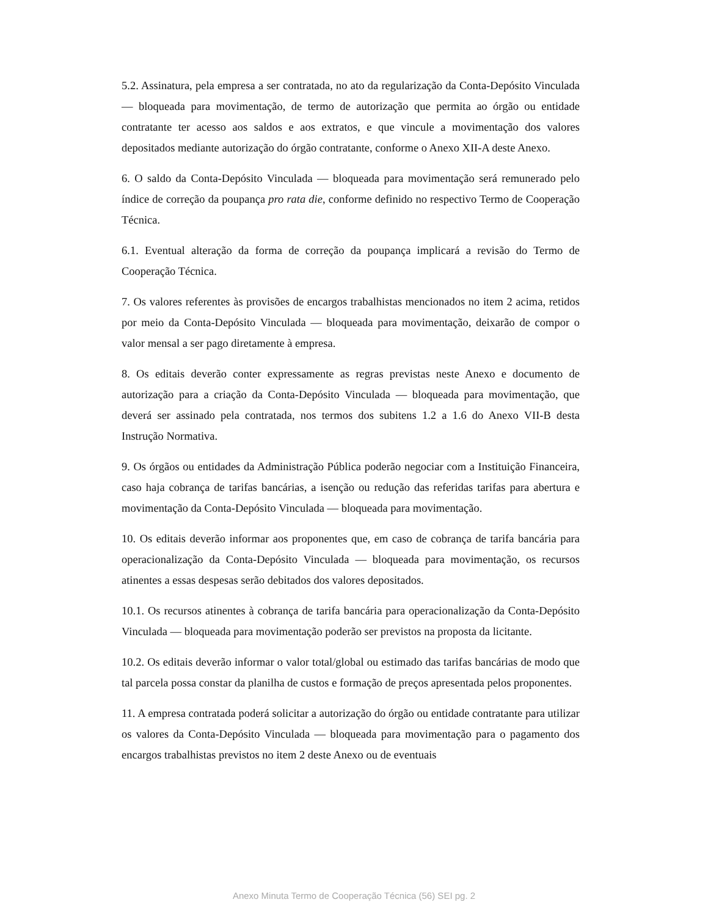5.2. Assinatura, pela empresa a ser contratada, no ato da regularização da Conta-Depósito Vinculada — bloqueada para movimentação, de termo de autorização que permita ao órgão ou entidade contratante ter acesso aos saldos e aos extratos, e que vincule a movimentação dos valores depositados mediante autorização do órgão contratante, conforme o Anexo XII-A deste Anexo.
6. O saldo da Conta-Depósito Vinculada — bloqueada para movimentação será remunerado pelo índice de correção da poupança pro rata die, conforme definido no respectivo Termo de Cooperação Técnica.
6.1. Eventual alteração da forma de correção da poupança implicará a revisão do Termo de Cooperação Técnica.
7. Os valores referentes às provisões de encargos trabalhistas mencionados no item 2 acima, retidos por meio da Conta-Depósito Vinculada — bloqueada para movimentação, deixarão de compor o valor mensal a ser pago diretamente à empresa.
8. Os editais deverão conter expressamente as regras previstas neste Anexo e documento de autorização para a criação da Conta-Depósito Vinculada — bloqueada para movimentação, que deverá ser assinado pela contratada, nos termos dos subitens 1.2 a 1.6 do Anexo VII-B desta Instrução Normativa.
9. Os órgãos ou entidades da Administração Pública poderão negociar com a Instituição Financeira, caso haja cobrança de tarifas bancárias, a isenção ou redução das referidas tarifas para abertura e movimentação da Conta-Depósito Vinculada — bloqueada para movimentação.
10. Os editais deverão informar aos proponentes que, em caso de cobrança de tarifa bancária para operacionalização da Conta-Depósito Vinculada — bloqueada para movimentação, os recursos atinentes a essas despesas serão debitados dos valores depositados.
10.1. Os recursos atinentes à cobrança de tarifa bancária para operacionalização da Conta-Depósito Vinculada — bloqueada para movimentação poderão ser previstos na proposta da licitante.
10.2. Os editais deverão informar o valor total/global ou estimado das tarifas bancárias de modo que tal parcela possa constar da planilha de custos e formação de preços apresentada pelos proponentes.
11. A empresa contratada poderá solicitar a autorização do órgão ou entidade contratante para utilizar os valores da Conta-Depósito Vinculada — bloqueada para movimentação para o pagamento dos encargos trabalhistas previstos no item 2 deste Anexo ou de eventuais
Anexo Minuta Termo de Cooperação Técnica (56) SEI pg. 2